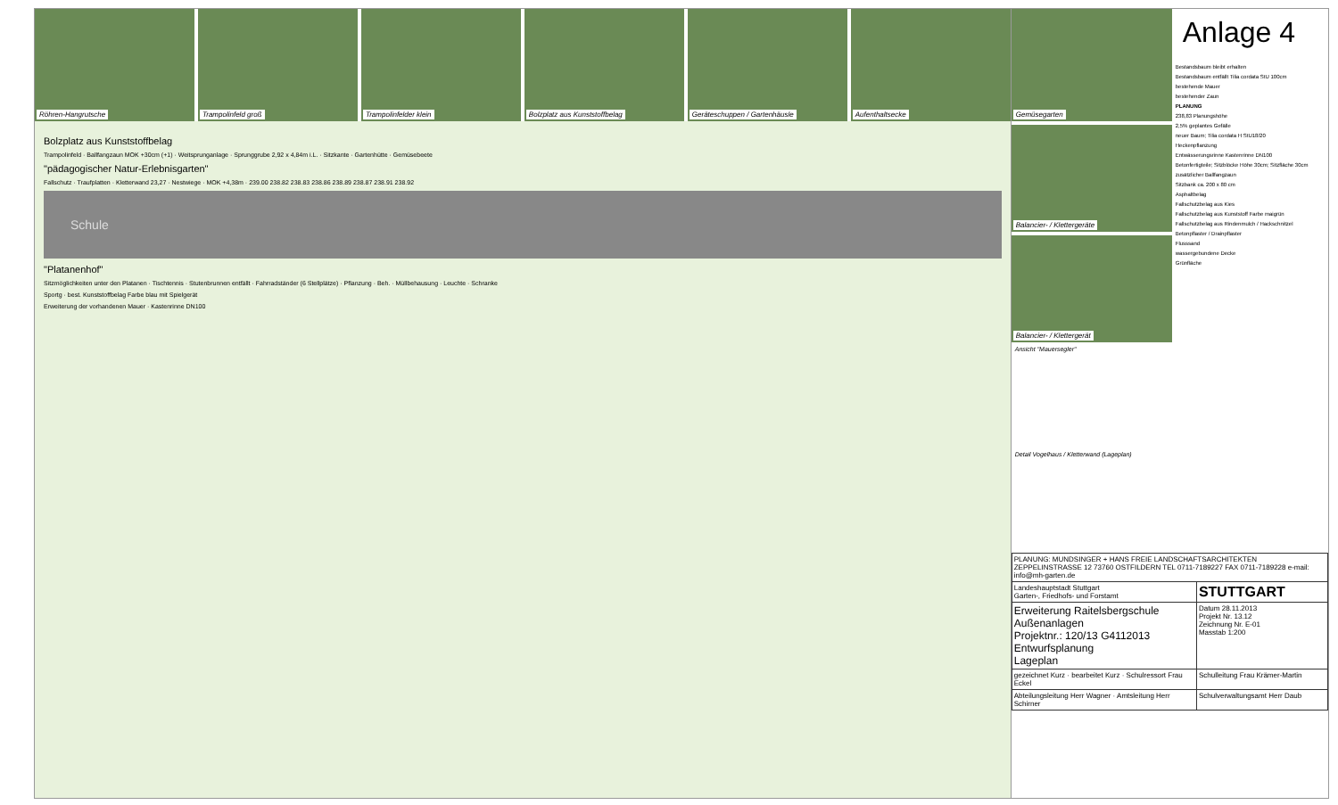Röhren-Hangrutsche Trampolinfeld groß Trampolinfelder klein Bolzplatz aus Kunststoffbelag Geräteschuppen / Gartenhäusle Aufenthaltsecke
Bolzplatz aus Kunststoffbelag
Trampolinfeld · Ballfangzaun MOK +30cm (+1) · Weitsprunganlage · Sprunggrube 2,92 x 4,84m i.L. · Sitzkante · Gartenhütte · Gemüsebeete
"pädagogischer Natur-Erlebnisgarten"
Fallschutz · Traufplatten · Kletterwand 23,27 · Nestwiege · MOK +4,38m · 239.00 238.82 238.83 238.86 238.89 238.87 238.91 238.92
Schule
"Platanenhof"
Sitzmöglichkeiten unter den Platanen · Tischtennis · Stutenbrunnen entfällt · Fahrradständer (6 Stellplätze) · Pflanzung · Beh. · Müllbehausung · Leuchte · Schranke
Sportg · best. Kunststoffbelag Farbe blau mit Spielgerät
Erweiterung der vorhandenen Mauer · Kastenrinne DN100
Gemüsegarten
Balancier- / Klettergeräte
Balancier- / Klettergerät
Ansicht "Mauersegler"
Detail Vogelhaus / Kletterwand (Lageplan)
Anlage 4
Bestandsbaum bleibt erhalten
Bestandsbaum entfällt Tilia cordata StU 100cm
bestehende Mauer
bestehender Zaun
PLANUNG
238,83 Planungshöhe
2,5% geplantes Gefälle
neuer Baum; Tilia cordata H StU18/20
Heckenpflanzung
Entwässerungsrinne Kastenrinne DN100
Betonfertigteile; Sitzblöcke Höhe 30cm; Sitzfläche 30cm
zusätzlicher Ballfangzaun
Sitzbank ca. 200 x 80 cm
Asphaltbelag
Fallschutzbelag aus Kies
Fallschutzbelag aus Kunststoff Farbe maigrün
Fallschutzbelag aus Rindenmulch / Hackschnitzel
Betonpflaster / Drainpflaster
Flusssand
wassergebundene Decke
Grünfläche
| PLANUNG: MUNDSINGER + HANS FREIE LANDSCHAFTSARCHITEKTEN ZEPPELINSTRASSE 12 73760 OSTFILDERN TEL 0711-7189227 FAX 0711-7189228 e-mail: info@mh-garten.de | |
| Landeshauptstadt Stuttgart Garten-, Friedhofs- und Forstamt | STUTTGART |
| Erweiterung Raitelsbergschule Außenanlagen Projektnr.: 120/13 G4112013 Entwurfsplanung Lageplan | Datum 28.11.2013 Projekt Nr. 13.12 Zeichnung Nr. E-01 Masstab 1:200 |
| gezeichnet Kurz · bearbeitet Kurz · Schulressort Frau Eckel | Schulleitung Frau Krämer-Martin |
| Abteilungsleitung Herr Wagner · Amtsleitung Herr Schirner | Schulverwaltungsamt Herr Daub |